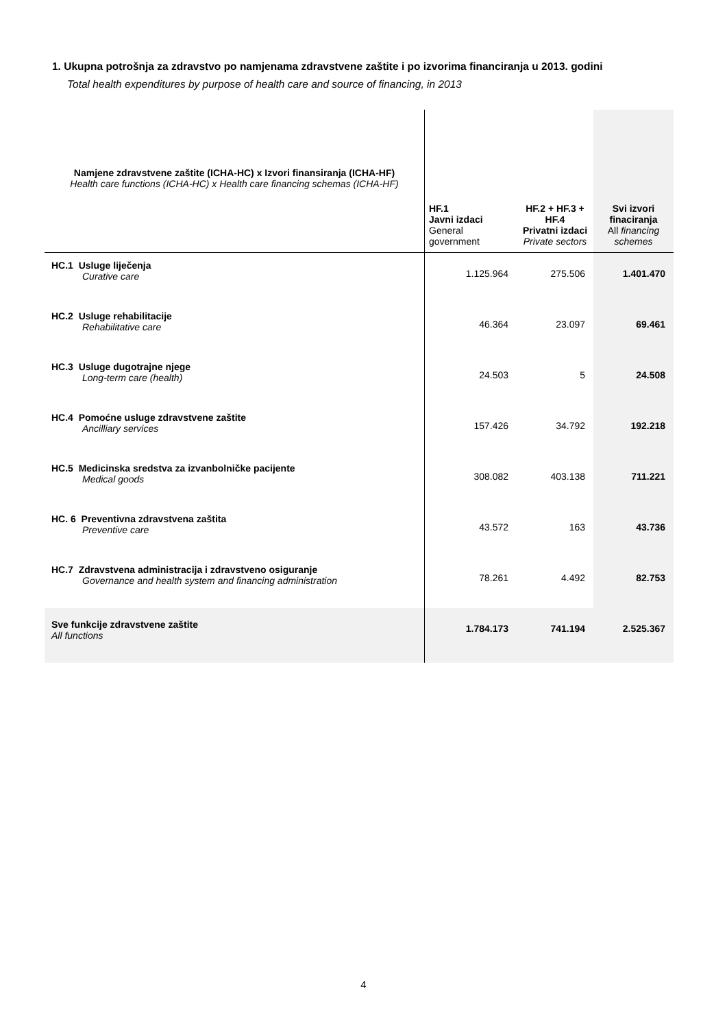1. Ukupna potrošnja za zdravstvo po namjenama zdravstvene zaštite i po izvorima financiranja u 2013. godini
Total health expenditures by purpose of health care and source of financing, in 2013
| Namjene zdravstvene zaštite (ICHA-HC) x Izvori finansiranja (ICHA-HF) Health care functions (ICHA-HC) x Health care financing schemas (ICHA-HF) | HF.1 Javni izdaci General government | HF.2 + HF.3 + HF.4 Privatni izdaci Private sectors | Svi izvori finaciranja All financing schemes |
| --- | --- | --- | --- |
| HC.1 Usluge liječenja Curative care | 1.125.964 | 275.506 | 1.401.470 |
| HC.2 Usluge rehabilitacije Rehabilitative care | 46.364 | 23.097 | 69.461 |
| HC.3 Usluge dugotrajne njege Long-term care (health) | 24.503 | 5 | 24.508 |
| HC.4 Pomoćne usluge zdravstvene zaštite Ancilliary services | 157.426 | 34.792 | 192.218 |
| HC.5 Medicinska sredstva za izvanbolničke pacijente Medical goods | 308.082 | 403.138 | 711.221 |
| HC. 6 Preventivna zdravstvena zaštita Preventive care | 43.572 | 163 | 43.736 |
| HC.7 Zdravstvena administracija i zdravstveno osiguranje Governance and health system and financing administration | 78.261 | 4.492 | 82.753 |
| Sve funkcije zdravstvene zaštite All functions | 1.784.173 | 741.194 | 2.525.367 |
4